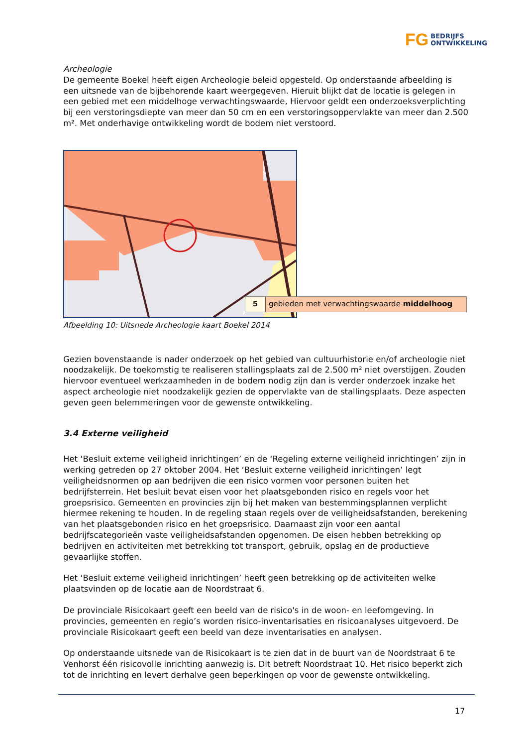FG BEDRIJFS
ONTWIKKELING
Archeologie
De gemeente Boekel heeft eigen Archeologie beleid opgesteld. Op onderstaande afbeelding is een uitsnede van de bijbehorende kaart weergegeven. Hieruit blijkt dat de locatie is gelegen in een gebied met een middelhoge verwachtingswaarde, Hiervoor geldt een onderzoeksverplichting bij een verstoringsdiepte van meer dan 50 cm en een verstoringsoppervlakte van meer dan 2.500 m². Met onderhavige ontwikkeling wordt de bodem niet verstoord.
5 gebieden met verwachtingswaarde middelhoog
Afbeelding 10: Uitsnede Archeologie kaart Boekel 2014
Gezien bovenstaande is nader onderzoek op het gebied van cultuurhistorie en/of archeologie niet noodzakelijk. De toekomstig te realiseren stallingsplaats zal de 2.500 m² niet overstijgen. Zouden hiervoor eventueel werkzaamheden in de bodem nodig zijn dan is verder onderzoek inzake het aspect archeologie niet noodzakelijk gezien de oppervlakte van de stallingsplaats. Deze aspecten geven geen belemmeringen voor de gewenste ontwikkeling.
3.4 Externe veiligheid
Het ‘Besluit externe veiligheid inrichtingen’ en de ‘Regeling externe veiligheid inrichtingen’ zijn in werking getreden op 27 oktober 2004. Het ‘Besluit externe veiligheid inrichtingen’ legt veiligheidsnormen op aan bedrijven die een risico vormen voor personen buiten het bedrijfsterrein. Het besluit bevat eisen voor het plaatsgebonden risico en regels voor het groepsrisico. Gemeenten en provincies zijn bij het maken van bestemmingsplannen verplicht hiermee rekening te houden. In de regeling staan regels over de veiligheidsafstanden, berekening van het plaatsgebonden risico en het groepsrisico. Daarnaast zijn voor een aantal bedrijfscategorieën vaste veiligheidsafstanden opgenomen. De eisen hebben betrekking op bedrijven en activiteiten met betrekking tot transport, gebruik, opslag en de productieve gevaarlijke stoffen.
Het ‘Besluit externe veiligheid inrichtingen’ heeft geen betrekking op de activiteiten welke plaatsvinden op de locatie aan de Noordstraat 6.
De provinciale Risicokaart geeft een beeld van de risico's in de woon- en leefomgeving. In provincies, gemeenten en regio’s worden risico-inventarisaties en risicoanalyses uitgevoerd. De provinciale Risicokaart geeft een beeld van deze inventarisaties en analysen.
Op onderstaande uitsnede van de Risicokaart is te zien dat in de buurt van de Noordstraat 6 te Venhorst één risicovolle inrichting aanwezig is. Dit betreft Noordstraat 10. Het risico beperkt zich tot de inrichting en levert derhalve geen beperkingen op voor de gewenste ontwikkeling.
17